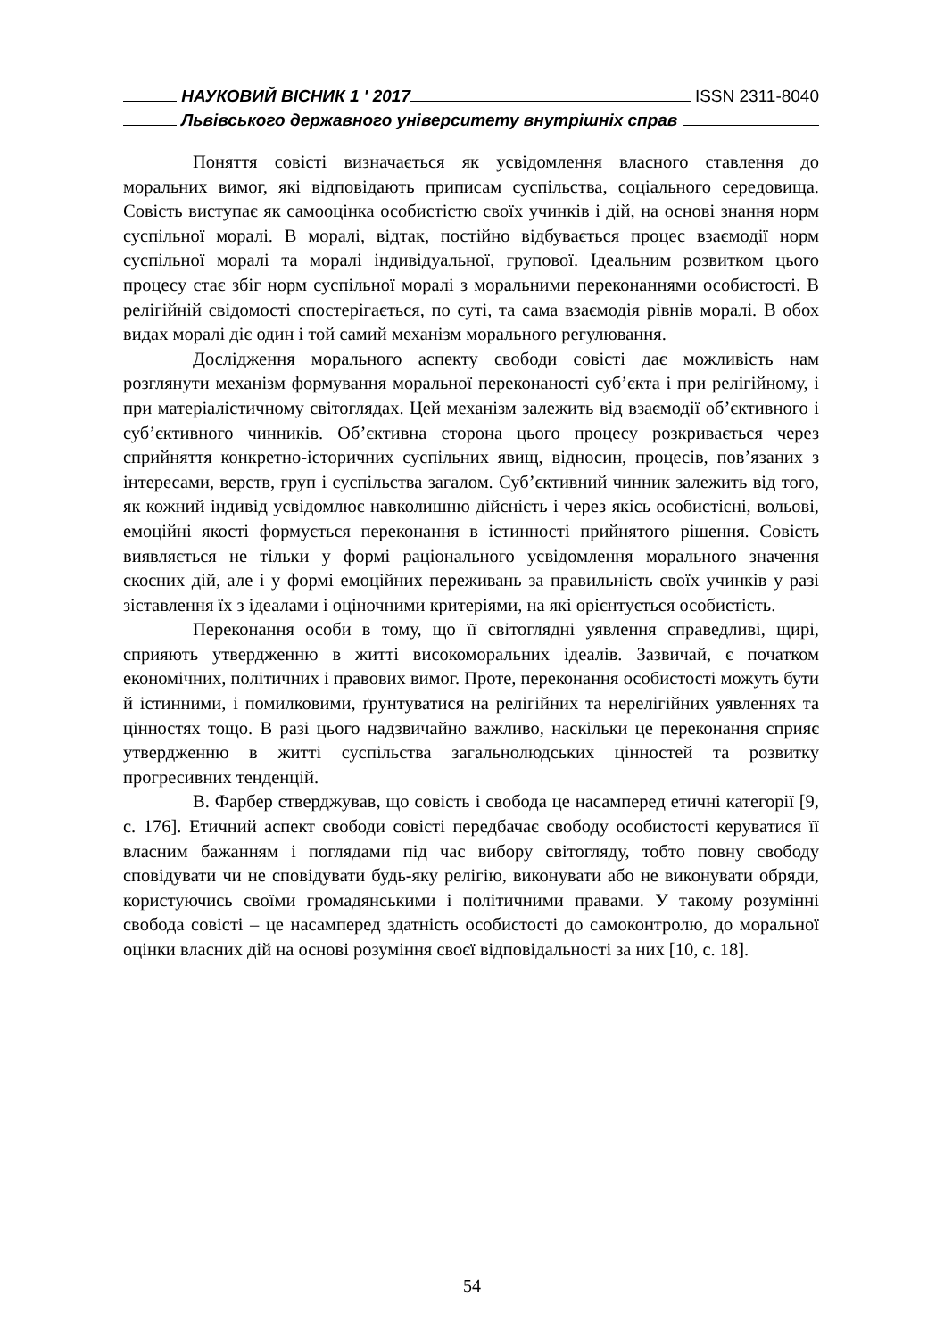НАУКОВИЙ ВІСНИК 1 ′ 2017 ISSN 2311-8040
Львівського державного університету внутрішніх справ
Поняття совісті визначається як усвідомлення власного ставлення до моральних вимог, які відповідають приписам суспільства, соціального середовища. Совість виступає як самооцінка особистістю своїх учинків і дій, на основі знання норм суспільної моралі. В моралі, відтак, постійно відбувається процес взаємодії норм суспільної моралі та моралі індивідуальної, групової. Ідеальним розвитком цього процесу стає збіг норм суспільної моралі з моральними переконаннями особистості. В релігійній свідомості спостерігається, по суті, та сама взаємодія рівнів моралі. В обох видах моралі діє один і той самий механізм морального регулювання.
Дослідження морального аспекту свободи совісті дає можливість нам розглянути механізм формування моральної переконаності суб’єкта і при релігійному, і при матеріалістичному світоглядах. Цей механізм залежить від взаємодії об’єктивного і суб’єктивного чинників. Об’єктивна сторона цього процесу розкривається через сприйняття конкретно-історичних суспільних явищ, відносин, процесів, пов’язаних з інтересами, верств, груп і суспільства загалом. Суб’єктивний чинник залежить від того, як кожний індивід усвідомлює навколишню дійсність і через якісь особистісні, вольові, емоційні якості формується переконання в істинності прийнятого рішення. Совість виявляється не тільки у формі раціонального усвідомлення морального значення скоєних дій, але і у формі емоційних переживань за правильність своїх учинків у разі зіставлення їх з ідеалами і оціночними критеріями, на які орієнтується особистість.
Переконання особи в тому, що її світоглядні уявлення справедливі, щирі, сприяють утвердженню в житті високоморальних ідеалів. Зазвичай, є початком економічних, політичних і правових вимог. Проте, переконання особистості можуть бути й істинними, і помилковими, ґрунтуватися на релігійних та нерелігійних уявленнях та цінностях тощо. В разі цього надзвичайно важливо, наскільки це переконання сприяє утвердженню в житті суспільства загальнолюдських цінностей та розвитку прогресивних тенденцій.
В. Фарбер стверджував, що совість і свобода це насамперед етичні категорії [9, с. 176]. Етичний аспект свободи совісті передбачає свободу особистості керуватися її власним бажанням і поглядами під час вибору світогляду, тобто повну свободу сповідувати чи не сповідувати будь-яку релігію, виконувати або не виконувати обряди, користуючись своїми громадянськими і політичними правами. У такому розумінні свобода совісті – це насамперед здатність особистості до самоконтролю, до моральної оцінки власних дій на основі розуміння своєї відповідальності за них [10, с. 18].
54